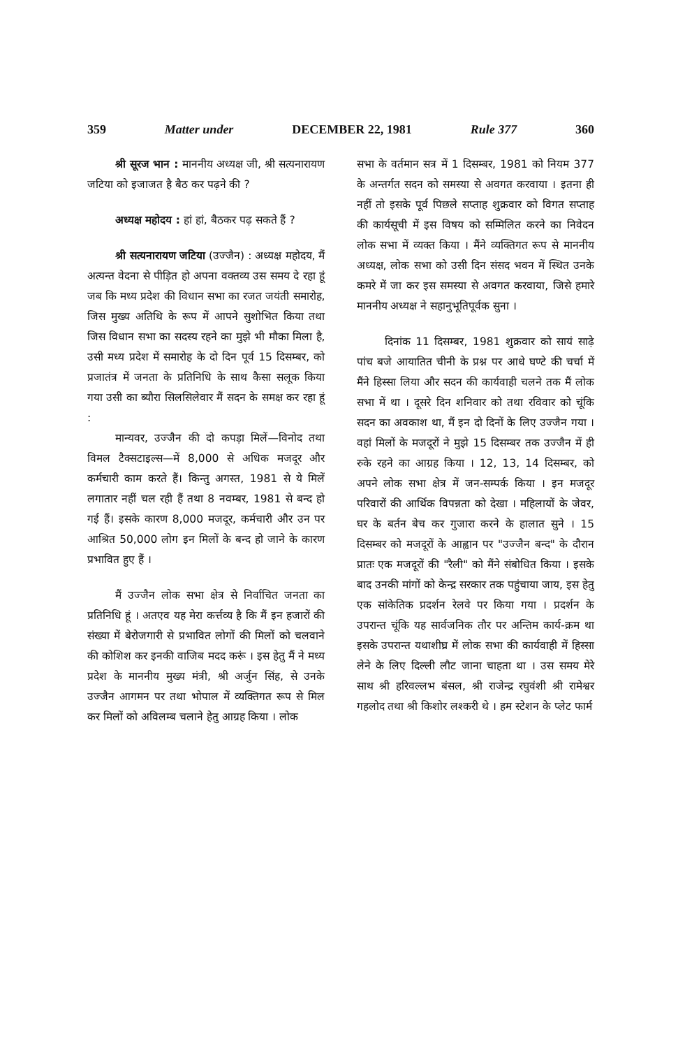359 Matter under DECEMBER 22, 1981 Rule 377 360
श्री सूरज भान : माननीय अध्यक्ष जी, श्री सत्यनारायण जटिया को इजाजत है बैठ कर पढ़ने की ?
अध्यक्ष महोदय : हां हां, बैठकर पढ़ सकते हैं ?
श्री सत्यनारायण जटिया (उज्जैन) : अध्यक्ष महोदय, मैं अत्यन्त वेदना से पीड़ित हो अपना वक्तव्य उस समय दे रहा हूं जब कि मध्य प्रदेश की विधान सभा का रजत जयंती समारोह, जिस मुख्य अतिथि के रूप में आपने सुशोभित किया तथा जिस विधान सभा का सदस्य रहने का मुझे भी मौका मिला है, उसी मध्य प्रदेश में समारोह के दो दिन पूर्व 15 दिसम्बर, को प्रजातंत्र में जनता के प्रतिनिधि के साथ कैसा सलूक किया गया उसी का ब्यौरा सिलसिलेवार मैं सदन के समक्ष कर रहा हूं :
मान्यवर, उज्जैन की दो कपड़ा मिलें—विनोद तथा विमल टैक्सटाइल्स—में 8,000 से अधिक मजदूर और कर्मचारी काम करते हैं। किन्तु अगस्त, 1981 से ये मिलें लगातार नहीं चल रही हैं तथा 8 नवम्बर, 1981 से बन्द हो गई हैं। इसके कारण 8,000 मजदूर, कर्मचारी और उन पर आश्रित 50,000 लोग इन मिलों के बन्द हो जाने के कारण प्रभावित हुए हैं ।
मैं उज्जैन लोक सभा क्षेत्र से निर्वाचित जनता का प्रतिनिधि हूं । अतएव यह मेरा कर्त्तव्य है कि मैं इन हजारों की संख्या में बेरोजगारी से प्रभावित लोगों की मिलों को चलवाने की कोशिश कर इनकी वाजिब मदद करूं । इस हेतु मैं ने मध्य प्रदेश के माननीय मुख्य मंत्री, श्री अर्जुन सिंह, से उनके उज्जैन आगमन पर तथा भोपाल में व्यक्तिगत रूप से मिल कर मिलों को अविलम्ब चलाने हेतु आग्रह किया । लोक
सभा के वर्तमान सत्र में 1 दिसम्बर, 1981 को नियम 377 के अन्तर्गत सदन को समस्या से अवगत करवाया । इतना ही नहीं तो इसके पूर्व पिछले सप्ताह शुक्रवार को विगत सप्ताह की कार्यसूची में इस विषय को सम्मिलित करने का निवेदन लोक सभा में व्यक्त किया । मैंने व्यक्तिगत रूप से माननीय अध्यक्ष, लोक सभा को उसी दिन संसद भवन में स्थित उनके कमरे में जा कर इस समस्या से अवगत करवाया, जिसे हमारे माननीय अध्यक्ष ने सहानुभूतिपूर्वक सुना ।
दिनांक 11 दिसम्बर, 1981 शुक्रवार को सायं साढ़े पांच बजे आयातित चीनी के प्रश्न पर आधे घण्टे की चर्चा में मैंने हिस्सा लिया और सदन की कार्यवाही चलने तक मैं लोक सभा में था । दूसरे दिन शनिवार को तथा रविवार को चूंकि सदन का अवकाश था, मैं इन दो दिनों के लिए उज्जैन गया । वहां मिलों के मजदूरों ने मुझे 15 दिसम्बर तक उज्जैन में ही रुके रहने का आग्रह किया । 12, 13, 14 दिसम्बर, को अपने लोक सभा क्षेत्र में जन-सम्पर्क किया । इन मजदूर परिवारों की आर्थिक विपन्नता को देखा । महिलायों के जेवर, घर के बर्तन बेच कर गुजारा करने के हालात सुने । 15 दिसम्बर को मजदूरों के आह्वान पर "उज्जैन बन्द" के दौरान प्रातः एक मजदूरों की "रैली" को मैंने संबोधित किया । इसके बाद उनकी मांगों को केन्द्र सरकार तक पहुंचाया जाय, इस हेतु एक सांकेतिक प्रदर्शन रेलवे पर किया गया । प्रदर्शन के उपरान्त चूंकि यह सार्वजनिक तौर पर अन्तिम कार्य-क्रम था इसके उपरान्त यथाशीघ्र में लोक सभा की कार्यवाही में हिस्सा लेने के लिए दिल्ली लौट जाना चाहता था । उस समय मेरे साथ श्री हरिवल्लभ बंसल, श्री राजेन्द्र रघुवंशी श्री रामेश्वर गहलोद तथा श्री किशोर लश्करी थे । हम स्टेशन के प्लेट फार्म